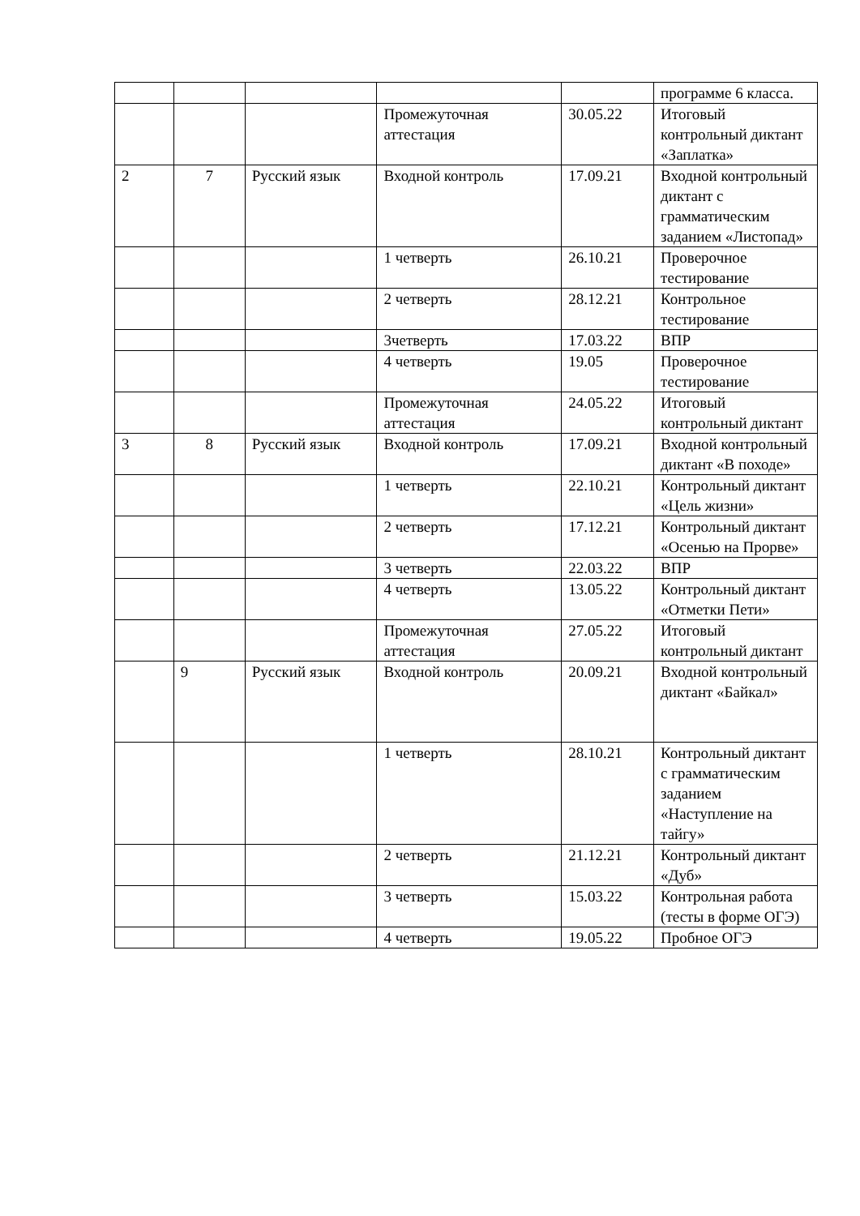| | | | | | программе 6 класса. |
| | | | Промежуточная аттестация | 30.05.22 | Итоговый контрольный диктант «Заплатка» |
| 2 | 7 | Русский язык | Входной контроль | 17.09.21 | Входной контрольный диктант с грамматическим заданием «Листопад» |
| | | | 1 четверть | 26.10.21 | Проверочное тестирование |
| | | | 2 четверть | 28.12.21 | Контрольное тестирование |
| | | | 3четверть | 17.03.22 | ВПР |
| | | | 4 четверть | 19.05 | Проверочное тестирование |
| | | | Промежуточная аттестация | 24.05.22 | Итоговый контрольный диктант |
| 3 | 8 | Русский язык | Входной контроль | 17.09.21 | Входной контрольный диктант «В походе» |
| | | | 1 четверть | 22.10.21 | Контрольный диктант «Цель жизни» |
| | | | 2 четверть | 17.12.21 | Контрольный диктант «Осенью на Прорве» |
| | | | 3 четверть | 22.03.22 | ВПР |
| | | | 4 четверть | 13.05.22 | Контрольный диктант «Отметки Пети» |
| | | | Промежуточная аттестация | 27.05.22 | Итоговый контрольный диктант |
| | 9 | Русский язык | Входной контроль | 20.09.21 | Входной контрольный диктант «Байкал» |
| | | | 1 четверть | 28.10.21 | Контрольный диктант с грамматическим заданием «Наступление на тайгу» |
| | | | 2 четверть | 21.12.21 | Контрольный диктант «Дуб» |
| | | | 3 четверть | 15.03.22 | Контрольная работа (тесты в форме ОГЭ) |
| | | | 4 четверть | 19.05.22 | Пробное ОГЭ |